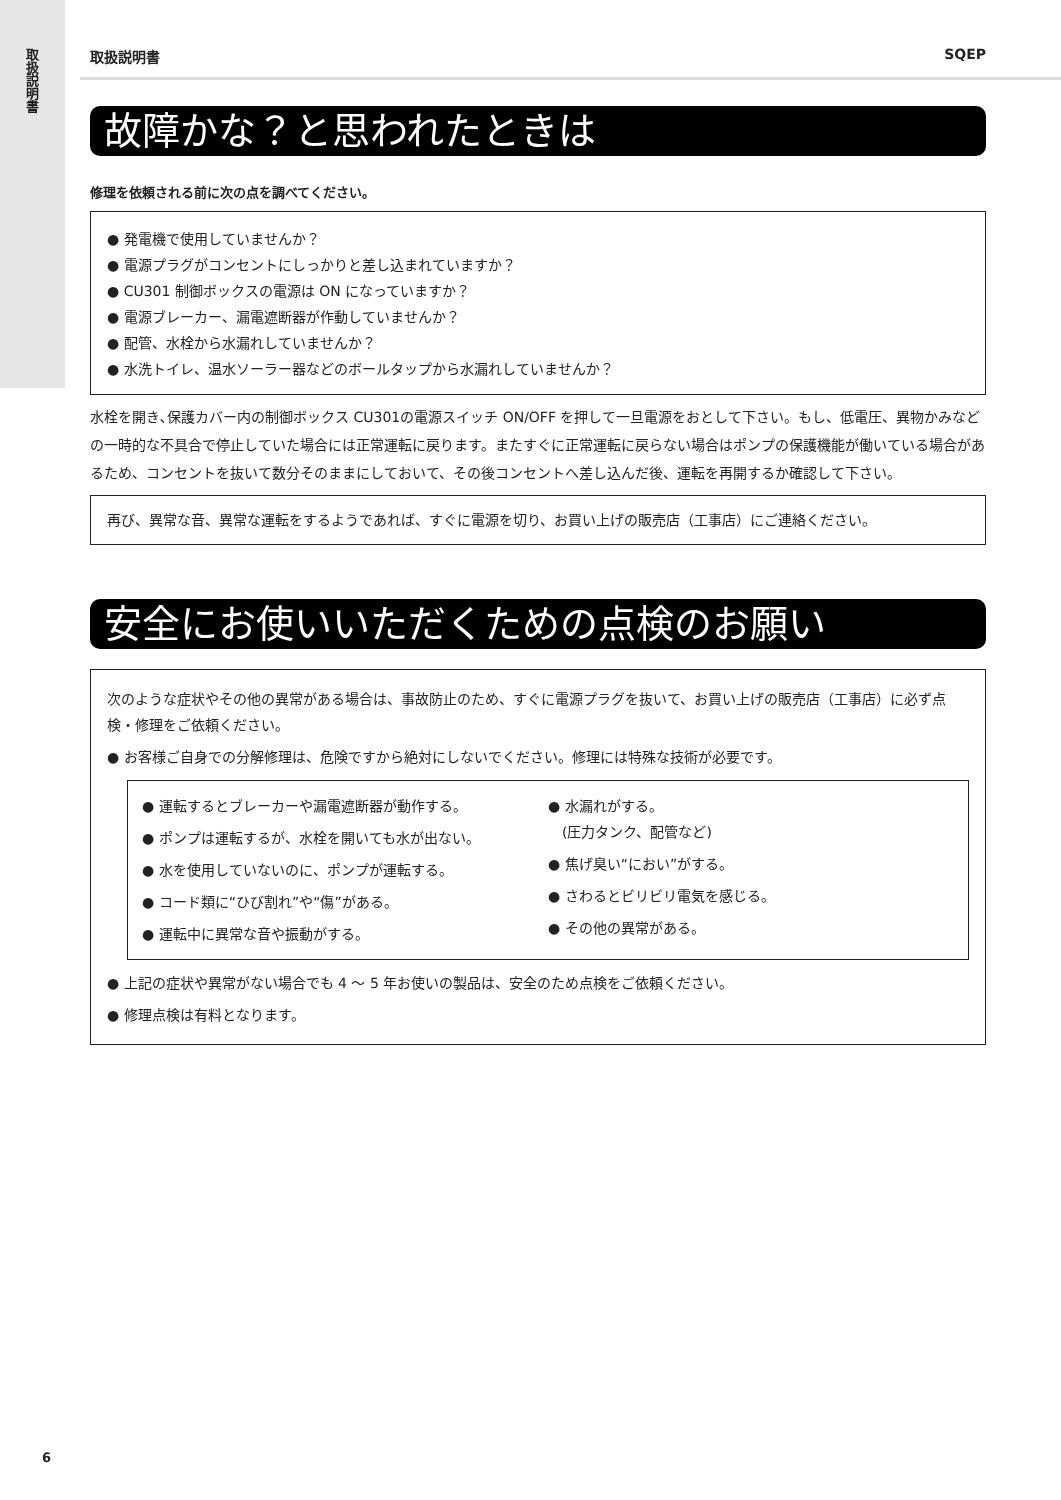取扱説明書
取扱説明書 SQEP
故障かな？と思われたときは
修理を依頼される前に次の点を調べてください。
● 発電機で使用していませんか？
● 電源プラグがコンセントにしっかりと差し込まれていますか？
● CU301 制御ボックスの電源は ON になっていますか？
● 電源ブレーカー、漏電遮断器が作動していませんか？
● 配管、水栓から水漏れしていませんか？
● 水洗トイレ、温水ソーラー器などのボールタップから水漏れしていませんか？
水栓を開き､保護カバー内の制御ボックス CU301の電源スイッチ ON/OFF を押して一旦電源をおとして下さい。もし、低電圧、異物かみなどの一時的な不具合で停止していた場合には正常運転に戻ります。またすぐに正常運転に戻らない場合はポンプの保護機能が働いている場合があるため、コンセントを抜いて数分そのままにしておいて、その後コンセントへ差し込んだ後、運転を再開するか確認して下さい。
再び、異常な音、異常な運転をするようであれば、すぐに電源を切り、お買い上げの販売店（工事店）にご連絡ください。
安全にお使いいただくための点検のお願い
次のような症状やその他の異常がある場合は、事故防止のため、すぐに電源プラグを抜いて、お買い上げの販売店（工事店）に必ず点検・修理をご依頼ください。
● お客様ご自身での分解修理は、危険ですから絶対にしないでください。修理には特殊な技術が必要です。
● 運転するとブレーカーや漏電遮断器が動作する。
● ポンプは運転するが、水栓を開いても水が出ない。
● 水を使用していないのに、ポンプが運転する。
● コード類に“ひび割れ”や“傷”がある。
● 運転中に異常な音や振動がする。
● 水漏れがする。
　(圧力タンク、配管など)
● 焦げ臭い“におい”がする。
● さわるとビリビリ電気を感じる。
● その他の異常がある。
● 上記の症状や異常がない場合でも 4 ～ 5 年お使いの製品は、安全のため点検をご依頼ください。
● 修理点検は有料となります。
6